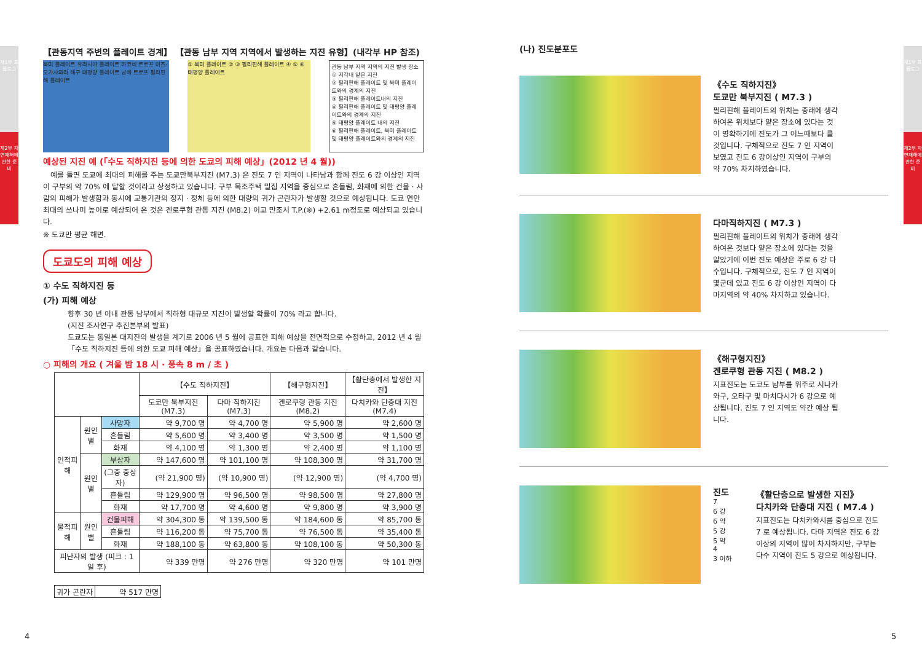제1부 프롤로그
제2부 자연재해에 관한 준비
제1부 프롤로그
제2부 자연재해에 관한 준비
【관동지역 주변의 플레이트 경계】 【관동 남부 지역 지역에서 발생하는 지진 유형】(내각부 HP 참조)
북미 플레이트 유라시아 플레이트 하코네 트로프 이즈·오가사와라 해구 태평양 플레이트 남해 트로프 필리핀해 플레이트
① 북미 플레이트 ② ③ 필리핀해 플레이트 ④ ⑤ ⑥ 태평양 플레이트
관동 남부 지역 지역의 지진 발생 장소
① 지각내 얕은 지진
② 필리핀해 플레이트 및 북미 플레이트와의 경계의 지진
③ 필리핀해 플레이트내의 지진
④ 필리핀해 플레이트 및 태평양 플레이트와의 경계의 지진
⑤ 태평양 플레이트 내의 지진
⑥ 필리핀해 플레이트, 북미 플레이트 및 태평양 플레이트와의 경계의 지진
예상된 지진 예 (「수도 직하지진 등에 의한 도쿄의 피해 예상」(2012 년 4 월))
　예를 들면 도쿄에 최대의 피해를 주는 도쿄만북부지진 (M7.3) 은 진도 7 인 지역이 나타남과 함께 진도 6 강 이상인 지역이 구부의 약 70% 에 달할 것이라고 상정하고 있습니다. 구부 목조주택 밀집 지역을 중심으로 흔들림, 화재에 의한 건물 · 사람의 피해가 발생함과 동시에 교통기관의 정지 · 정체 등에 의한 대량의 귀가 곤란자가 발생할 것으로 예상됩니다. 도쿄 연안 최대의 쓰나미 높이로 예상되어 온 것은 겐로쿠형 관동 지진 (M8.2) 이고 만조시 T.P.(※) +2.61 m정도로 예상되고 있습니다.
※ 도쿄만 평균 해면.
도쿄도의 피해 예상
① 수도 직하지진 등
(가) 피해 예상
향후 30 년 이내 관동 남부에서 직하형 대규모 지진이 발생할 확률이 70% 라고 합니다.
(지진 조사연구 추진본부의 발표)
도쿄도는 동일본 대지진의 발생을 계기로 2006 년 5 월에 공표한 피해 예상을 전면적으로 수정하고, 2012 년 4 월「수도 직하지진 등에 의한 도쿄 피해 예상」을 공표하였습니다. 개요는 다음과 같습니다.
○ 피해의 개요 ( 겨울 밤 18 시 · 풍속 8 m / 초 )
| | | | 【수도 직하지진】 | | 【해구형지진】 | 【활단층에서 발생한 지진】 |
| --- | --- | --- | --- | --- | --- | --- |
| | | | 도쿄만 북부지진 (M7.3) | 다마 직하지진 (M7.3) | 겐로쿠형 관동 지진 (M8.2) | 다치카와 단층대 지진 (M7.4) |
| 인적피해 | 원인별 | 사망자 | 약 9,700 명 | 약 4,700 명 | 약 5,900 명 | 약 2,600 명 |
| | | 흔들림 | 약 5,600 명 | 약 3,400 명 | 약 3,500 명 | 약 1,500 명 |
| | | 화재 | 약 4,100 명 | 약 1,300 명 | 약 2,400 명 | 약 1,100 명 |
| | 원인별 | 부상자 | 약 147,600 명 | 약 101,100 명 | 약 108,300 명 | 약 31,700 명 |
| | | (그중 중상자) | (약 21,900 명) | (약 10,900 명) | (약 12,900 명) | (약 4,700 명) |
| | | 흔들림 | 약 129,900 명 | 약 96,500 명 | 약 98,500 명 | 약 27,800 명 |
| | | 화재 | 약 17,700 명 | 약 4,600 명 | 약 9,800 명 | 약 3,900 명 |
| 물적피해 | 원인별 | 건물피해 | 약 304,300 동 | 약 139,500 동 | 약 184,600 동 | 약 85,700 동 |
| | | 흔들림 | 약 116,200 동 | 약 75,700 동 | 약 76,500 동 | 약 35,400 동 |
| | | 화재 | 약 188,100 동 | 약 63,800 동 | 약 108,100 동 | 약 50,300 동 |
| 피난자의 발생 (피크 : 1 일 후) | | | 약 339 만명 | 약 276 만명 | 약 320 만명 | 약 101 만명 |
| 귀가 곤란자 | 약 517 만명 |
4
(나) 진도분포도
《수도 직하지진》
도쿄만 북부지진 ( M7.3 )
필리핀해 플레이트의 위치는 종래에 생각하여온 위치보다 얕은 장소에 있다는 것이 명확하기에 진도가 그 어느때보다 클 것입니다. 구체적으로 진도 7 인 지역이 보였고 진도 6 강이상인 지역이 구부의 약 70% 차지하였습니다.
다마직하지진 ( M7.3 )
필리핀해 플레이트의 위치가 종래에 생각하여온 것보다 얕은 장소에 있다는 것을 알았기에 이번 진도 예상은 주로 6 강 다수입니다. 구체적으로, 진도 7 인 지역이 몇군데 있고 진도 6 강 이상인 지역이 다마지역의 약 40% 차지하고 있습니다.
《해구형지진》
겐로쿠형 관동 지진 ( M8.2 )
지표진도는 도쿄도 남부를 위주로 시나카와구, 오타구 및 마치다시가 6 강으로 예상됩니다. 진도 7 인 지역도 약간 예상 됩니다.
진도
7
6 강
6 약
5 강
5 약
4
3 이하
《활단층으로 발생한 지진》
다치카와 단층대 지진 ( M7.4 )
지표진도는 다치카와시를 중심으로 진도 7 로 예상됩니다. 다마 지역은 진도 6 강 이상의 지역이 많이 차지하지만, 구부는 다수 지역이 진도 5 강으로 예상됩니다.
5